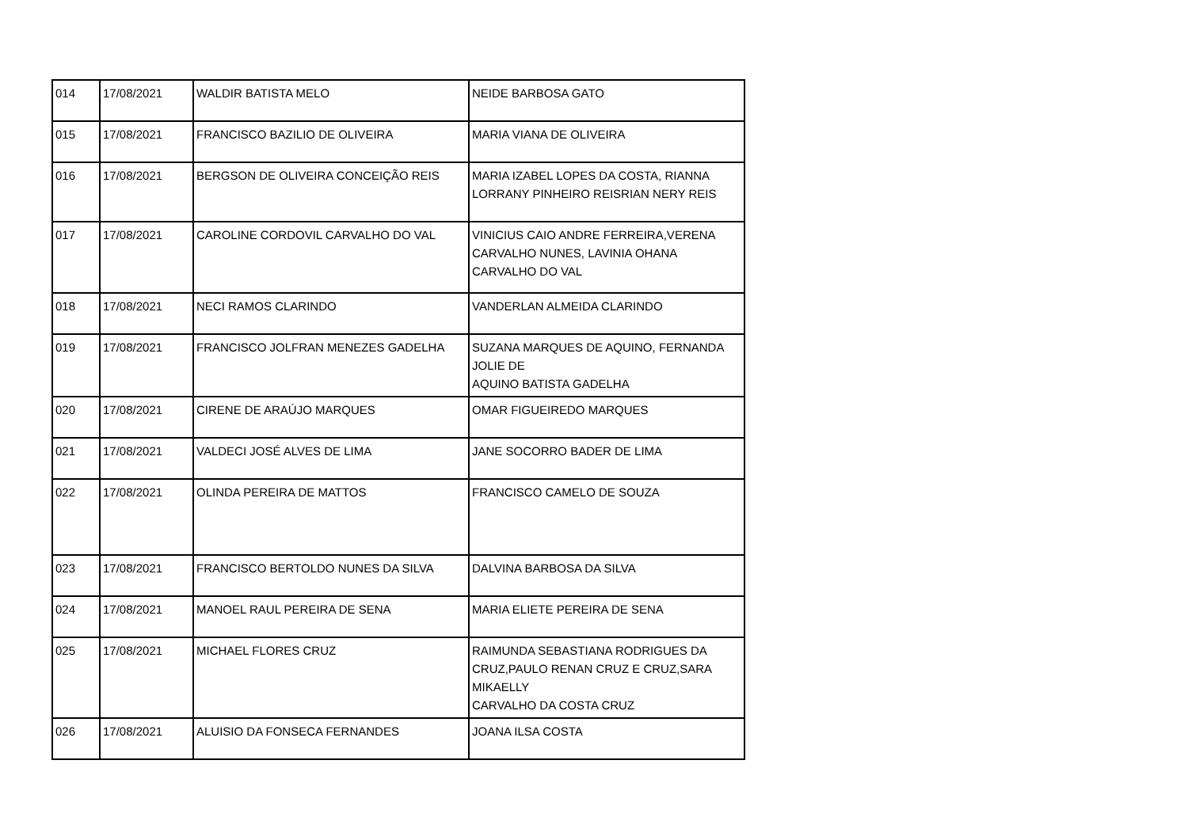| 014 | 17/08/2021 | WALDIR BATISTA MELO | NEIDE BARBOSA GATO |
| 015 | 17/08/2021 | FRANCISCO BAZILIO DE OLIVEIRA | MARIA VIANA DE OLIVEIRA |
| 016 | 17/08/2021 | BERGSON DE OLIVEIRA CONCEIÇÃO REIS | MARIA IZABEL LOPES DA COSTA, RIANNA LORRANY PINHEIRO REISRIAN NERY REIS |
| 017 | 17/08/2021 | CAROLINE CORDOVIL CARVALHO DO VAL | VINICIUS CAIO ANDRE FERREIRA,VERENA CARVALHO NUNES, LAVINIA OHANA CARVALHO DO VAL |
| 018 | 17/08/2021 | NECI RAMOS CLARINDO | VANDERLAN ALMEIDA CLARINDO |
| 019 | 17/08/2021 | FRANCISCO JOLFRAN MENEZES GADELHA | SUZANA MARQUES DE AQUINO, FERNANDA JOLIE DE AQUINO BATISTA GADELHA |
| 020 | 17/08/2021 | CIRENE DE ARAÚJO MARQUES | OMAR FIGUEIREDO MARQUES |
| 021 | 17/08/2021 | VALDECI JOSÉ ALVES DE LIMA | JANE SOCORRO BADER DE LIMA |
| 022 | 17/08/2021 | OLINDA PEREIRA DE MATTOS | FRANCISCO CAMELO DE SOUZA |
| 023 | 17/08/2021 | FRANCISCO BERTOLDO NUNES DA SILVA | DALVINA BARBOSA DA SILVA |
| 024 | 17/08/2021 | MANOEL RAUL PEREIRA DE SENA | MARIA ELIETE PEREIRA DE SENA |
| 025 | 17/08/2021 | MICHAEL FLORES CRUZ | RAIMUNDA SEBASTIANA RODRIGUES DA CRUZ,PAULO RENAN CRUZ E CRUZ,SARA MIKAELLY CARVALHO DA COSTA CRUZ |
| 026 | 17/08/2021 | ALUISIO DA FONSECA FERNANDES | JOANA ILSA COSTA |